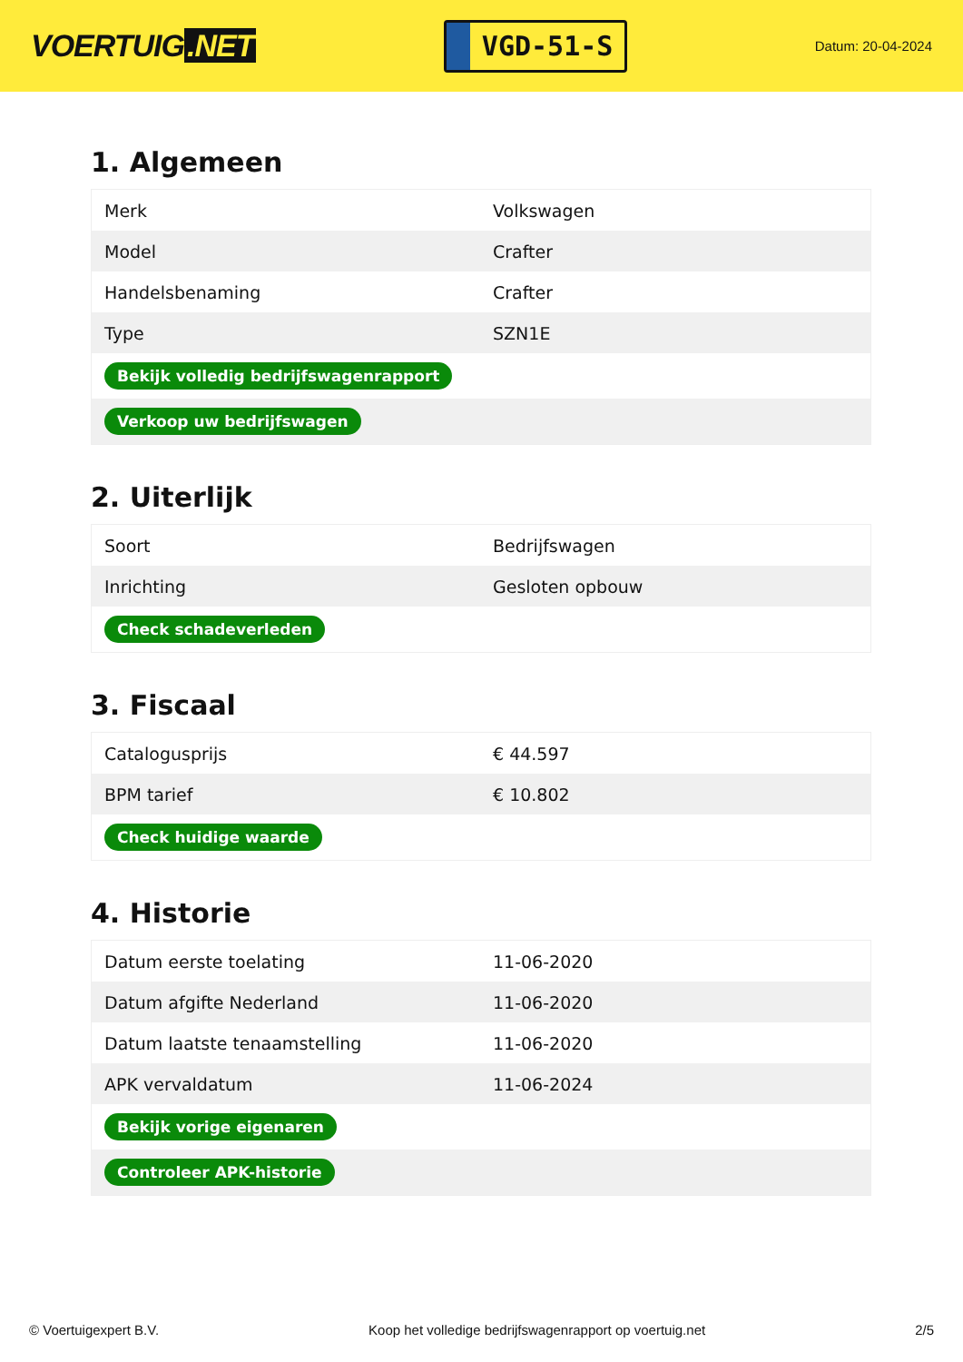VOERTUIG.NET
VGD-51-S
Datum: 20-04-2024
1. Algemeen
| Merk | Volkswagen |
| Model | Crafter |
| Handelsbenaming | Crafter |
| Type | SZN1E |
| Bekijk volledig bedrijfswagenrapport | |
| Verkoop uw bedrijfswagen | |
2. Uiterlijk
| Soort | Bedrijfswagen |
| Inrichting | Gesloten opbouw |
| Check schadeverleden | |
3. Fiscaal
| Catalogusprijs | € 44.597 |
| BPM tarief | € 10.802 |
| Check huidige waarde | |
4. Historie
| Datum eerste toelating | 11-06-2020 |
| Datum afgifte Nederland | 11-06-2020 |
| Datum laatste tenaamstelling | 11-06-2020 |
| APK vervaldatum | 11-06-2024 |
| Bekijk vorige eigenaren | |
| Controleer APK-historie | |
© Voertuigexpert B.V. Koop het volledige bedrijfswagenrapport op voertuig.net 2/5